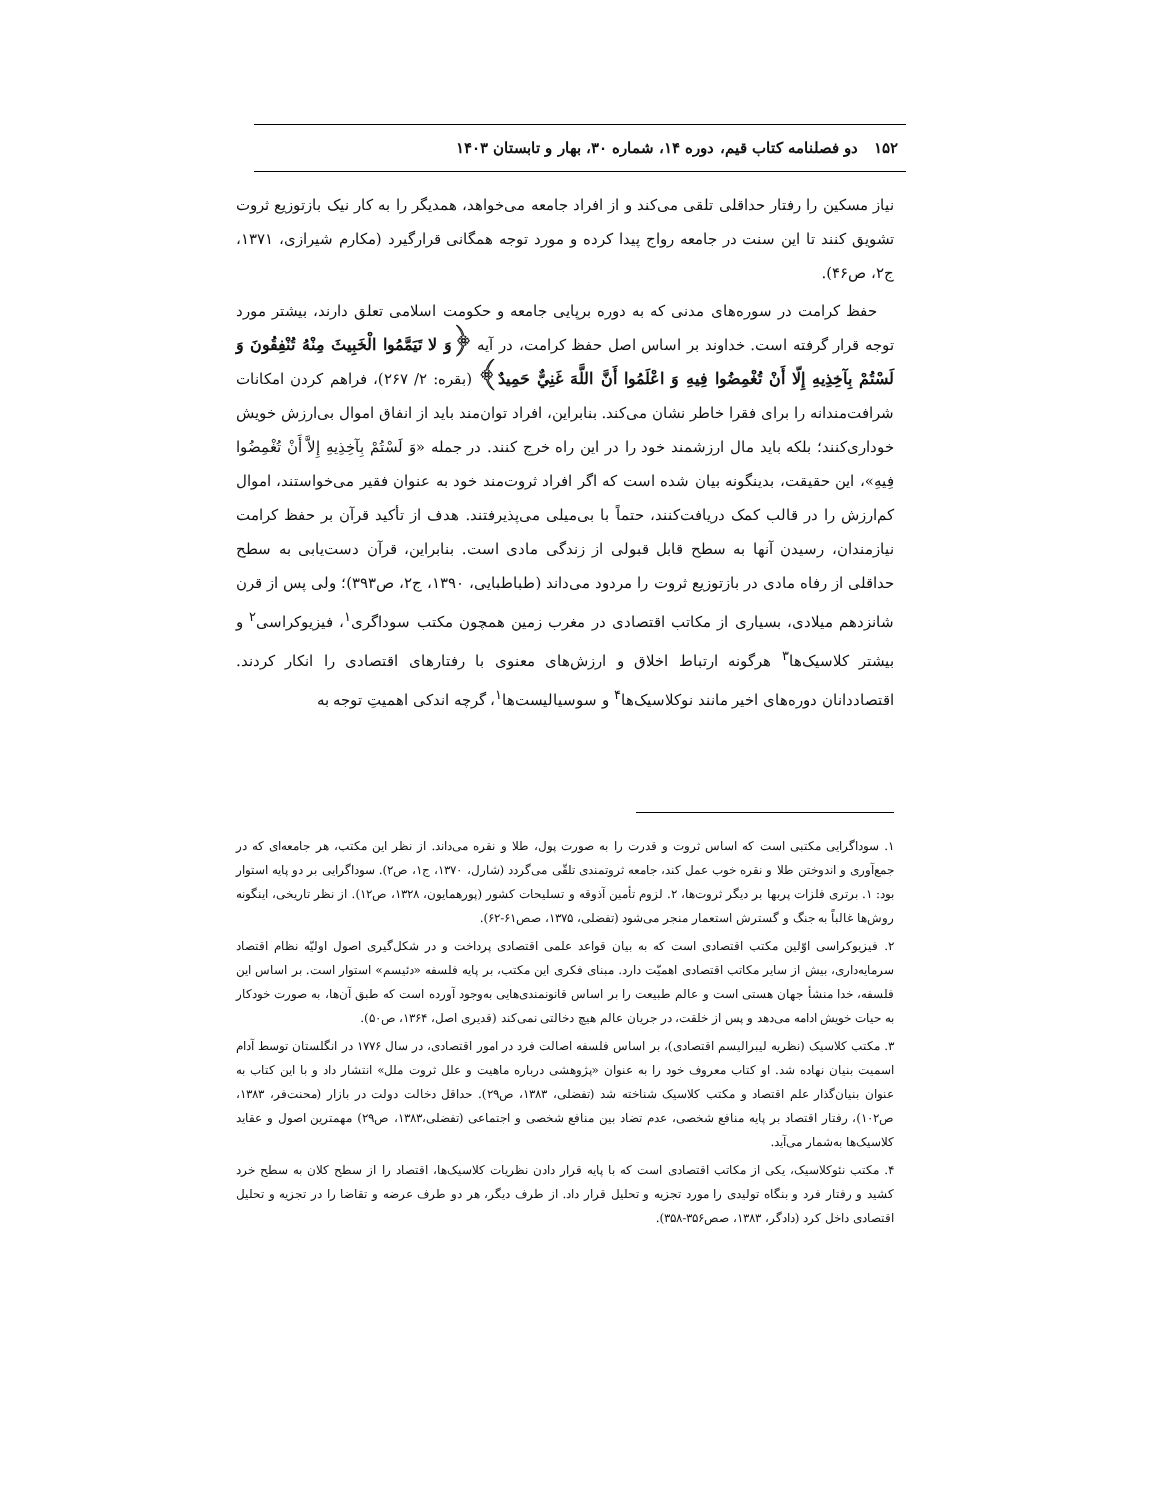۱۵۲ دو فصلنامه کتاب قیم، دوره ۱۴، شماره ۳۰، بهار و تابستان ۱۴۰۳
نیاز مسکین را رفتار حداقلی تلقی می‌کند و از افراد جامعه می‌خواهد، همدیگر را به کار نیک بازتوزیع ثروت تشویق کنند تا این سنت در جامعه رواج پیدا کرده و مورد توجه همگانی قرارگیرد (مکارم شیرازی، ۱۳۷۱، ج۲، ص۴۶).
حفظ کرامت در سوره‌های مدنی که به دوره برپایی جامعه و حکومت اسلامی تعلق دارند، بیشتر مورد توجه قرار گرفته است. خداوند بر اساس اصل حفظ کرامت، در آیه ﴿وَ لا تَيَمَّمُوا الْخَبِيثَ مِنْهُ تُنْفِقُونَ وَ لَسْتُمْ بِآخِذِيهِ إِلّا أَنْ تُغْمِضُوا فِيهِ وَ اعْلَمُوا أَنَّ اللَّهَ غَنِيٌّ حَمِيدٌ﴾ (بقره: ۲/ ۲۶۷)، فراهم کردن امکانات شرافت‌مندانه را برای فقرا خاطر نشان می‌کند. بنابراین، افراد توان‌مند باید از انفاق اموال بی‌ارزش خویش خوداری‌کنند؛ بلکه باید مال ارزشمند خود را در این راه خرج کنند. در جمله «وَ لَسْتُمْ بِآخِذِيهِ إِلاَّ أَنْ تُغْمِضُوا فِيهِ»، این حقیقت، بدینگونه بیان شده است که اگر افراد ثروت‌مند خود به عنوان فقیر می‌خواستند، اموال کم‌ارزش را در قالب کمک دریافت‌کنند، حتماً با بی‌میلی می‌پذیرفتند. هدف از تأکید قرآن بر حفظ کرامت نیازمندان، رسیدن آنها به سطح قابل قبولی از زندگی مادی است. بنابراین، قرآن دست‌یابی به سطح حداقلی از رفاه مادی در بازتوزیع ثروت را مردود می‌داند (طباطبایی، ۱۳۹۰، ج۲، ص۳۹۳)؛ ولی پس از قرن شانزدهم میلادی، بسیاری از مکاتب اقتصادی در مغرب زمین همچون مکتب سوداگری<sup>۱</sup>، فیزیوکراسی<sup>۲</sup> و بیشتر کلاسیک‌ها<sup>۳</sup> هرگونه ارتباط اخلاق و ارزش‌های معنوی با رفتارهای اقتصادی را انکار کردند. اقتصاددانان دوره‌های اخیر مانند نوکلاسیک‌ها<sup>۴</sup> و سوسیالیست‌ها<sup>۱</sup>، گرچه اندکی اهمیتِ توجه به
۱. سوداگرایی مکتبی است که اساس ثروت و قدرت را به صورت پول، طلا و نقره می‌داند. از نظر این مکتب، هر جامعه‌ای که در جمع‌آوری و اندوختن طلا و نقره خوب عمل کند، جامعه ثروتمندی تلقّی می‌گردد (شارل، ۱۳۷۰، ج۱، ص۲). سوداگرایی بر دو پایه استوار بود: ۱. برتری فلزات پربها بر دیگر ثروت‌ها، ۲. لزوم تأمین آذوقه و تسلیحات کشور (پورهمایون، ۱۳۲۸، ص۱۲). از نظر تاریخی، اینگونه روش‌ها غالباً به جنگ و گسترش استعمار منجر می‌شود (تفضلی، ۱۳۷۵، صص۶۱-۶۲).
۲. فیزیوکراسی اوّلین مکتب اقتصادی است که به بیان قواعد علمی اقتصادی پرداخت و در شکل‌گیری اصول اولیّه نظام اقتصاد سرمایه‌داری، بیش از سایر مکاتب اقتصادی اهمیّت دارد. مبنای فکری این مکتب، بر پایه فلسفه «دئیسم» استوار است. بر اساس این فلسفه، خدا منشأ جهان هستی است و عالم طبیعت را بر اساس قانونمندی‌هایی به‌وجود آورده است که طبق آن‌ها، به صورت خودکار به حیات خویش ادامه می‌دهد و پس از خلقت، در جریان عالم هیچ دخالتی نمی‌کند (قدیری اصل، ۱۳۶۴، ص۵۰).
۳. مکتب کلاسیک (نظریه لیبرالیسم اقتصادی)، بر اساس فلسفه اصالت فرد در امور اقتصادی، در سال ۱۷۷۶ در انگلستان توسط آدام اسمیت بنیان نهاده شد. او کتاب معروف خود را به عنوان «پژوهشی درباره ماهیت و علل ثروت ملل» انتشار داد و با این کتاب به عنوان بنیان‌گذار علم اقتصاد و مکتب کلاسیک شناخته شد (تفضلی، ۱۳۸۳، ص۲۹). حداقل دخالت دولت در بازار (محنت‌فر، ۱۳۸۳، ص۱۰۲)، رفتار اقتصاد بر پایه منافع شخصی، عدم تضاد بین منافع شخصی و اجتماعی (تفضلی،۱۳۸۳، ص۲۹) مهمترین اصول و عقاید کلاسیک‌ها به‌شمار می‌آید.
۴. مکتب نئوکلاسیک، یکی از مکاتب اقتصادی است که با پایه قرار دادن نظریات کلاسیک‌ها، اقتصاد را از سطح کلان به سطح خرد کشید و رفتار فرد و بنگاه تولیدی را مورد تجزیه و تحلیل قرار داد. از طرف دیگر، هر دو طرف عرضه و تقاضا را در تجزیه و تحلیل اقتصادی داخل کرد (دادگر، ۱۳۸۳، صص۳۵۶-۳۵۸).